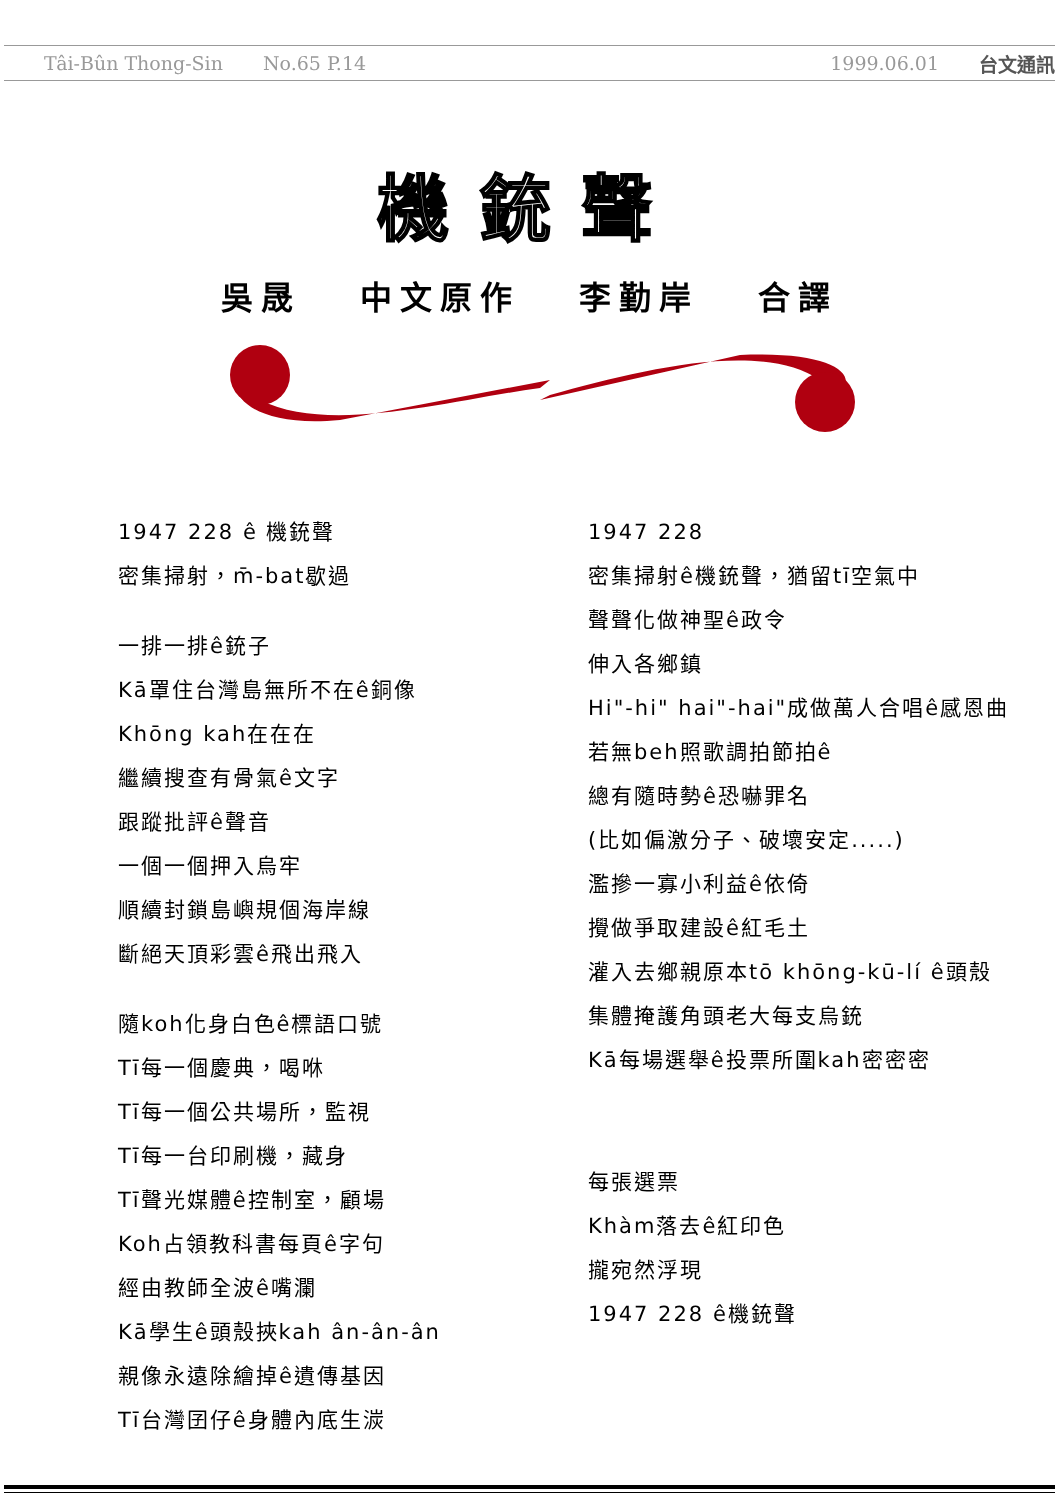Tâi-Bûn Thong-Sin No.65 P.14 1999.06.01 台文通訊
機銃聲
吳晟 中文原作 李勤岸 合譯
1947 228 ê 機銃聲
密集掃射，m̄-bat歇過
一排一排ê銃子
Kā罩住台灣島無所不在ê銅像
Khōng kah在在在
繼續搜查有骨氣ê文字
跟蹤批評ê聲音
一個一個押入烏牢
順續封鎖島嶼規個海岸線
斷絕天頂彩雲ê飛出飛入
隨koh化身白色ê標語口號
Tī每一個慶典，喝咻
Tī每一個公共場所，監視
Tī每一台印刷機，藏身
Tī聲光媒體ê控制室，顧場
Koh占領教科書每頁ê字句
經由教師全波ê嘴瀾
Kā學生ê頭殼挾kah ân-ân-ân
親像永遠除繪掉ê遺傳基因
Tī台灣囝仔ê身體內底生湠
1947 228
密集掃射ê機銃聲，猶留tī空氣中
聲聲化做神聖ê政令
伸入各鄉鎮
Hi"-hi" hai"-hai"成做萬人合唱ê感恩曲
若無beh照歌調拍節拍ê
總有隨時勢ê恐嚇罪名
(比如偏激分子、破壞安定.....)
濫摻一寡小利益ê依倚
攪做爭取建設ê紅毛土
灌入去鄉親原本tō khōng-kū-lí ê頭殼
集體掩護角頭老大每支烏銃
Kā每場選舉ê投票所圍kah密密密
每張選票
Khàm落去ê紅印色
攏宛然浮現
1947 228 ê機銃聲